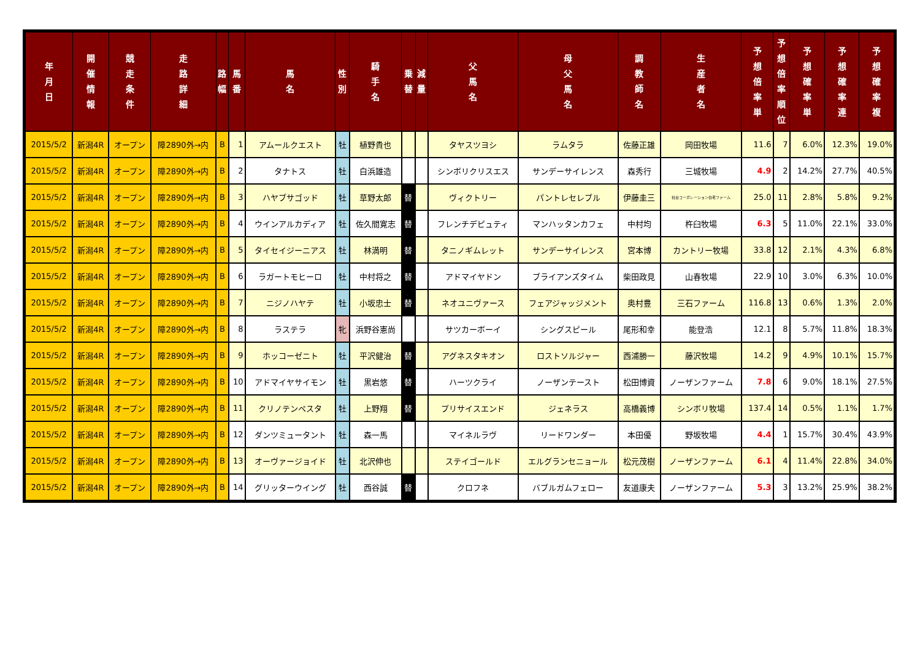| 年 月 日 | 開 催 情 報 | 競 走 条 件 | 走 路 詳 細 | 路 幅 | 馬 番 | 馬 名 | 性 別 | 騎 手 名 | 乗 替 | 減 量 | 父 馬 名 | 母 父 馬 名 | 調 教 師 名 | 生 産 者 名 | 予 想 倍 率 単 | 予 想 倍 率 順 位 | 予 想 確 率 単 | 予 想 確 率 連 | 予 想 確 率 複 |
| --- | --- | --- | --- | --- | --- | --- | --- | --- | --- | --- | --- | --- | --- | --- | --- | --- | --- | --- | --- |
| 2015/5/2 | 新潟4R | オープン | 障2890外→内 | B | 1 | アムールクエスト | 牡 | 植野貴也 | | | タヤスツヨシ | ラムタラ | 佐藤正雄 | 岡田牧場 | 11.6 | 7 | 6.0% | 12.3% | 19.0% |
| 2015/5/2 | 新潟4R | オープン | 障2890外→内 | B | 2 | タナトス | 牡 | 白浜雄造 | | | シンボリクリスエス | サンデーサイレンス | 森秀行 | 三城牧場 | 4.9 | 2 | 14.2% | 27.7% | 40.5% |
| 2015/5/2 | 新潟4R | オープン | 障2890外→内 | B | 3 | ハヤブサゴッド | 牡 | 草野太郎 | 替 | | ヴィクトリー | パントレセレブル | 伊藤圭三 | 社台コーポレーション白老ファーム | 25.0 | 11 | 2.8% | 5.8% | 9.2% |
| 2015/5/2 | 新潟4R | オープン | 障2890外→内 | B | 4 | ウインアルカディア | 牡 | 佐久間寛志 | 替 | | フレンチデピュティ | マンハッタンカフェ | 中村均 | 杵臼牧場 | 6.3 | 5 | 11.0% | 22.1% | 33.0% |
| 2015/5/2 | 新潟4R | オープン | 障2890外→内 | B | 5 | タイセイジーニアス | 牡 | 林満明 | 替 | | タニノギムレット | サンデーサイレンス | 宮本博 | カントリー牧場 | 33.8 | 12 | 2.1% | 4.3% | 6.8% |
| 2015/5/2 | 新潟4R | オープン | 障2890外→内 | B | 6 | ラガートモヒーロ | 牡 | 中村将之 | 替 | | アドマイヤドン | ブライアンズタイム | 柴田政見 | 山春牧場 | 22.9 | 10 | 3.0% | 6.3% | 10.0% |
| 2015/5/2 | 新潟4R | オープン | 障2890外→内 | B | 7 | ニジノハヤテ | 牡 | 小坂忠士 | 替 | | ネオユニヴァース | フェアジャッジメント | 奥村豊 | 三石ファーム | 116.8 | 13 | 0.6% | 1.3% | 2.0% |
| 2015/5/2 | 新潟4R | オープン | 障2890外→内 | B | 8 | ラステラ | 牝 | 浜野谷憲尚 | | | サツカーボーイ | シングスピール | 尾形和幸 | 能登浩 | 12.1 | 8 | 5.7% | 11.8% | 18.3% |
| 2015/5/2 | 新潟4R | オープン | 障2890外→内 | B | 9 | ホッコーゼニト | 牡 | 平沢健治 | 替 | | アグネスタキオン | ロストソルジャー | 西浦勝一 | 藤沢牧場 | 14.2 | 9 | 4.9% | 10.1% | 15.7% |
| 2015/5/2 | 新潟4R | オープン | 障2890外→内 | B | 10 | アドマイヤサイモン | 牡 | 黒岩悠 | 替 | | ハーツクライ | ノーザンテースト | 松田博資 | ノーザンファーム | 7.8 | 6 | 9.0% | 18.1% | 27.5% |
| 2015/5/2 | 新潟4R | オープン | 障2890外→内 | B | 11 | クリノテンペスタ | 牡 | 上野翔 | 替 | | プリサイスエンド | ジェネラス | 高橋義博 | シンボリ牧場 | 137.4 | 14 | 0.5% | 1.1% | 1.7% |
| 2015/5/2 | 新潟4R | オープン | 障2890外→内 | B | 12 | ダンツミュータント | 牡 | 森一馬 | | | マイネルラヴ | リードワンダー | 本田優 | 野坂牧場 | 4.4 | 1 | 15.7% | 30.4% | 43.9% |
| 2015/5/2 | 新潟4R | オープン | 障2890外→内 | B | 13 | オーヴァージョイド | 牡 | 北沢伸也 | | | ステイゴールド | エルグランセニョール | 松元茂樹 | ノーザンファーム | 6.1 | 4 | 11.4% | 22.8% | 34.0% |
| 2015/5/2 | 新潟4R | オープン | 障2890外→内 | B | 14 | グリッターウイング | 牡 | 西谷誠 | 替 | | クロフネ | バブルガムフェロー | 友道康夫 | ノーザンファーム | 5.3 | 3 | 13.2% | 25.9% | 38.2% |